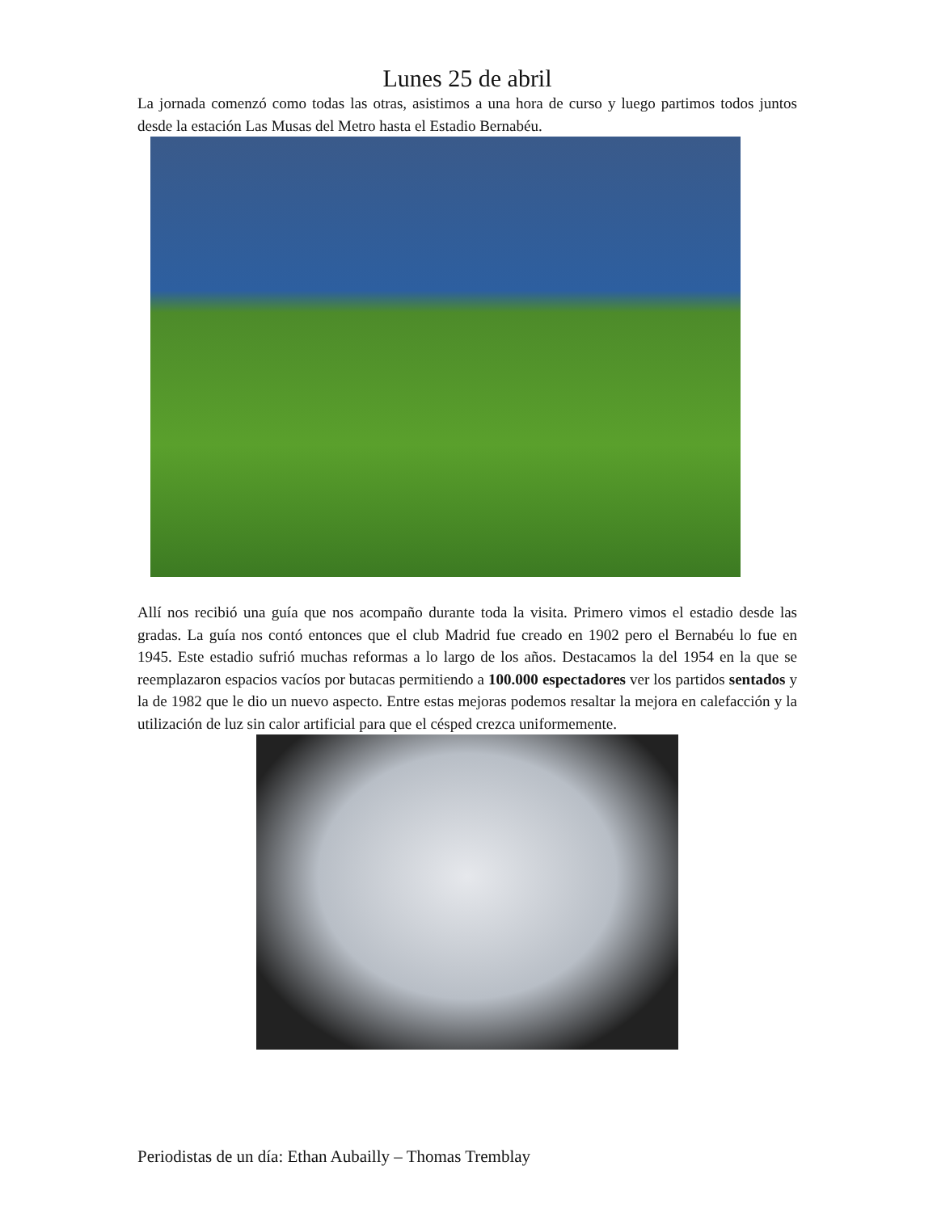Lunes 25 de abril
La jornada comenzó como todas las otras, asistimos a una hora de curso y luego partimos todos juntos desde la estación Las Musas del Metro hasta el Estadio Bernabéu.
Allí nos recibió una guía que nos acompaño durante toda la visita. Primero vimos el estadio desde las gradas. La guía nos contó entonces que el club Madrid fue creado en 1902 pero el Bernabéu lo fue en 1945. Este estadio sufrió muchas reformas a lo largo de los años. Destacamos la del 1954 en la que se reemplazaron espacios vacíos por butacas permitiendo a 100.000 espectadores ver los partidos sentados y la de 1982 que le dio un nuevo aspecto. Entre estas mejoras podemos resaltar la mejora en calefacción y la utilización de luz sin calor artificial para que el césped crezca uniformemente.
Periodistas de un día: Ethan Aubailly – Thomas Tremblay